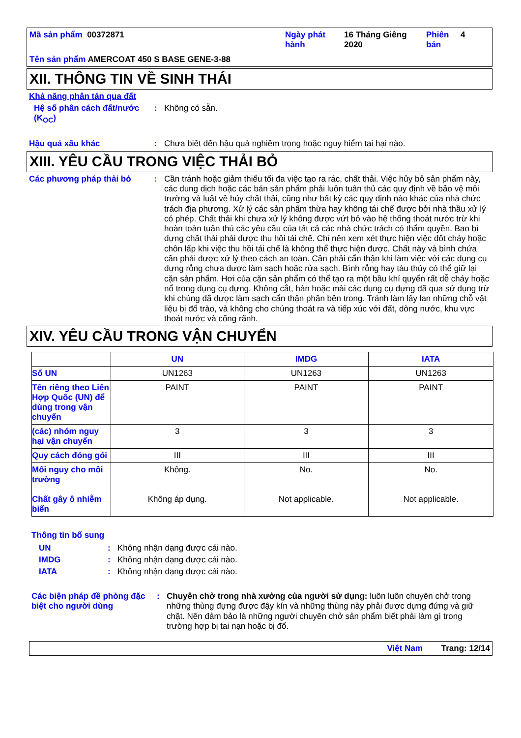| Mã sản phẩm 00372871 | Ngày phát hành | 16 Tháng Giêng 2020 | Phiên bản | 4 |
| Tên sản phẩm AMERCOAT 450 S BASE GENE-3-88 | | | | |
XII. THÔNG TIN VỀ SINH THÁI
Khả năng phân tán qua đất
Hệ số phân cách đất/nước (K<sub>OC</sub>)
:
Không có sẵn.
Hậu quả xấu khác :
Chưa biết đến hậu quả nghiêm trọng hoặc nguy hiểm tai hại nào.
XIII. YÊU CẦU TRONG VIỆC THẢI BỎ
Các phương pháp thải bỏ :
Cần tránh hoặc giảm thiểu tối đa việc tạo ra rác, chất thải. Việc hủy bỏ sản phẩm này, các dung dịch hoặc các bán sản phẩm phải luôn tuân thủ các quy định về bảo vệ môi trường và luật về hủy chất thải, cũng như bất kỳ các quy định nào khác của nhà chức trách địa phương. Xử lý các sản phẩm thừa hay không tái chế được bởi nhà thầu xử lý có phép. Chất thải khi chưa xử lý không được vứt bỏ vào hệ thống thoát nước trừ khi hoàn toàn tuân thủ các yêu cầu của tất cả các nhà chức trách có thẩm quyền. Bao bì đựng chất thải phải được thu hồi tái chế. Chỉ nên xem xét thực hiện việc đốt cháy hoặc chôn lấp khi việc thu hồi tái chế là không thể thực hiện được. Chất này và bình chứa cần phải được xử lý theo cách an toàn. Cần phải cẩn thận khi làm việc với các dụng cụ đựng rỗng chưa được làm sạch hoặc rửa sạch. Bình rỗng hay tàu thủy có thể giữ lại cặn sản phẩm. Hơi của cặn sản phẩm có thể tạo ra một bầu khí quyển rất dễ cháy hoặc nổ trong dụng cụ đựng. Không cắt, hàn hoặc mài các dụng cụ đựng đã qua sử dụng trừ khi chúng đã được làm sạch cẩn thận phần bên trong. Tránh làm lây lan những chỗ vật liệu bị đổ trào, và không cho chúng thoát ra và tiếp xúc với đất, dòng nước, khu vực thoát nước và cống rãnh.
XIV. YÊU CẦU TRONG VẬN CHUYỂN
| | UN | IMDG | IATA |
| --- | --- | --- | --- |
| Số UN | UN1263 | UN1263 | UN1263 |
| Tên riêng theo Liên Hợp Quốc (UN) để dùng trong vận chuyển | PAINT | PAINT | PAINT |
| (các) nhóm nguy hại vận chuyển | 3 | 3 | 3 |
| Quy cách đóng gói | III | III | III |
| Mối nguy cho môi trường Chất gây ô nhiễm biển | Không. Không áp dụng. | No. Not applicable. | No. Not applicable. |
Thông tin bổ sung
UN : Không nhận dạng được cái nào.
IMDG : Không nhận dạng được cái nào.
IATA : Không nhận dạng được cái nào.
Các biện pháp đề phòng đặc biệt cho người dùng
:
Chuyên chở trong nhà xưởng của người sử dụng: luôn luôn chuyên chở trong những thùng đựng được đậy kín và những thùng này phải được dựng đứng và giữ chặt. Nên đảm bảo là những người chuyên chở sản phẩm biết phải làm gì trong trường hợp bị tai nạn hoặc bị đổ.
Việt Nam Trang: 12/14